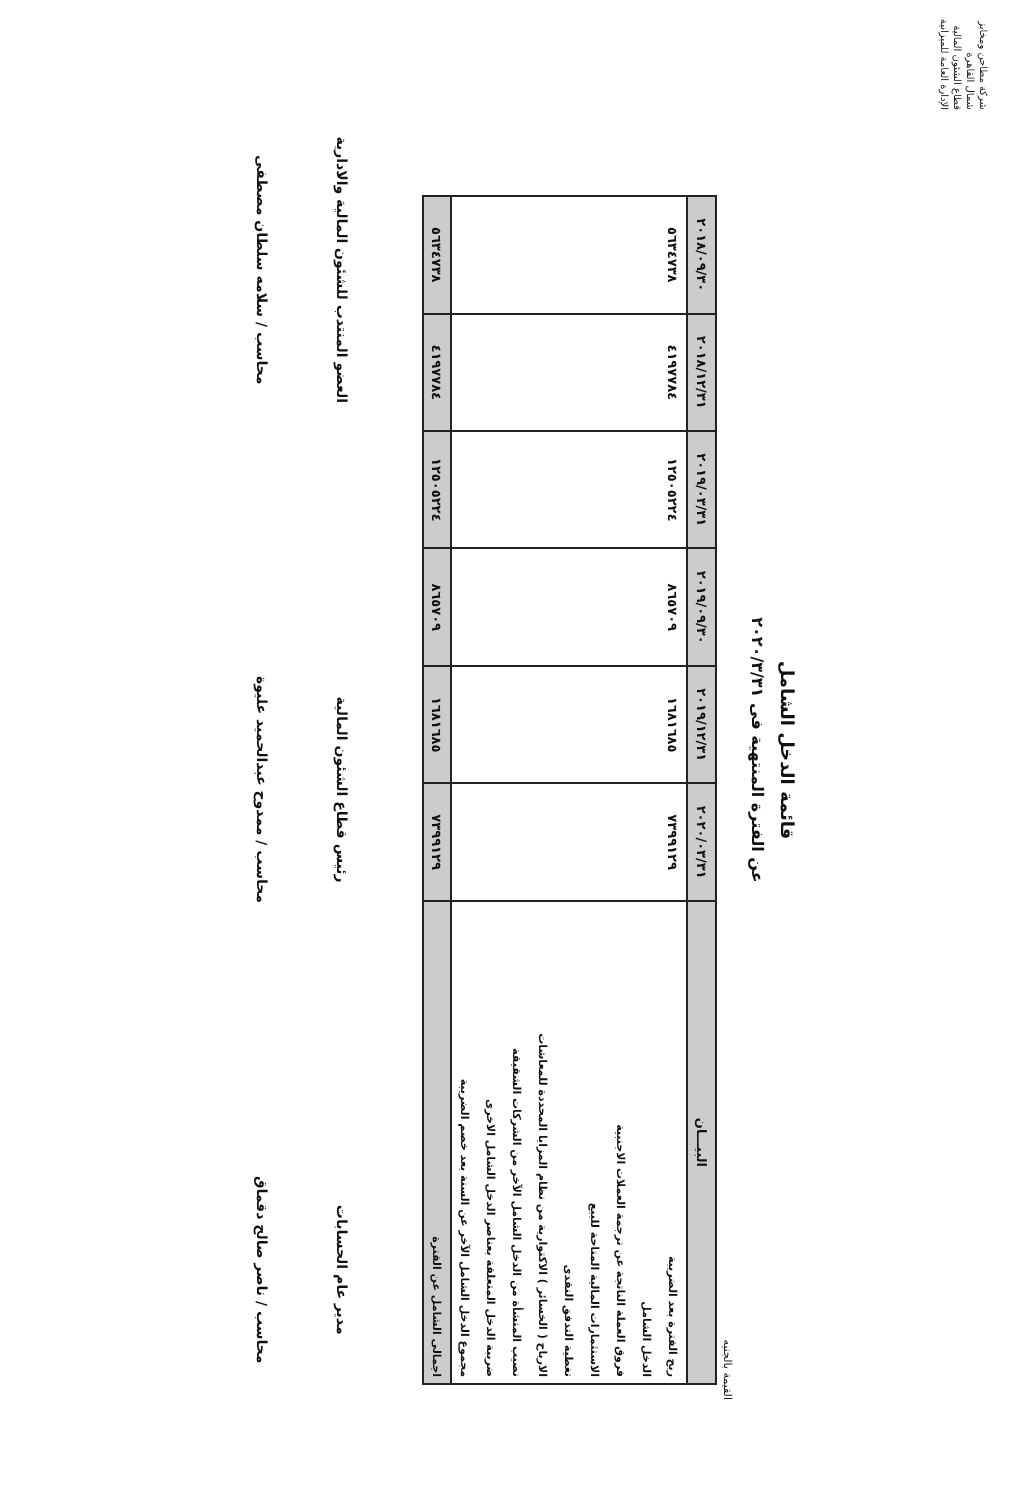شركة مطاحن ومخابز شمال القاهرة
قطاع الشئون المالية
الإدارة العامة للميزانية
قائمة الدخل الشامل
عن الفترة المنتهية فى ٢٠٢٠/٣/٣١
القيمة بالجنيه
| البيـــان | ٢٠٢٠/٠٣/٣١ | ٢٠١٩/١٢/٣١ | ٢٠١٩/٠٩/٣٠ | ٢٠١٩/٠٣/٣١ | ٢٠١٨/١٢/٣١ | ٢٠١٨/٠٩/٣٠ |
| --- | --- | --- | --- | --- | --- | --- |
| ربح الفترة بعد الضريبة | ٧٣٩٩١٢٩ | ١٦٨١٦٨٥ | ٨٦٥٧٠٩ | ١٢٥٠٥٢٢٤ | ٤١٩٧٧٨٤ | ٥٦٣٤٧٣٨ |
| الدخل الشامل | | | | | | |
| فروق العملة الناتجة عن ترجمة العملات الاجنبية | | | | | | |
| الاستثمارات المالية المتاحة للبيع | | | | | | |
| تغطية التدفق النقدى | | | | | | |
| الارباح ( الخسائر ) الاكتوارية من نظام المزايا المحددة للمعاشات | | | | | | |
| نصيب المنشأة من الدخل الشامل الآخر من الشركات الشقيقة | | | | | | |
| ضريبة الدخل المتعلقة بعناصر الدخل الشامل الاخرى | | | | | | |
| مجموع الدخل الشامل الآخر عن السنة بعد خصم الضريبة | | | | | | |
| اجمالى الشامل عن الفترة | ٧٣٩٩١٢٩ | ١٦٨١٦٨٥ | ٨٦٥٧٠٩ | ١٢٥٠٥٢٢٤ | ٤١٩٧٧٨٤ | ٥٦٣٤٧٣٨ |
مدير عام الحسابات
محاسب / ناصر صالح دقماق
رئيس قطاع الشئون المالية
محاسب / ممدوح عبدالحميد عليوة
العضو المنتدب للشئون المالية والادارية
محاسب / سلامه سلطان مصطفى